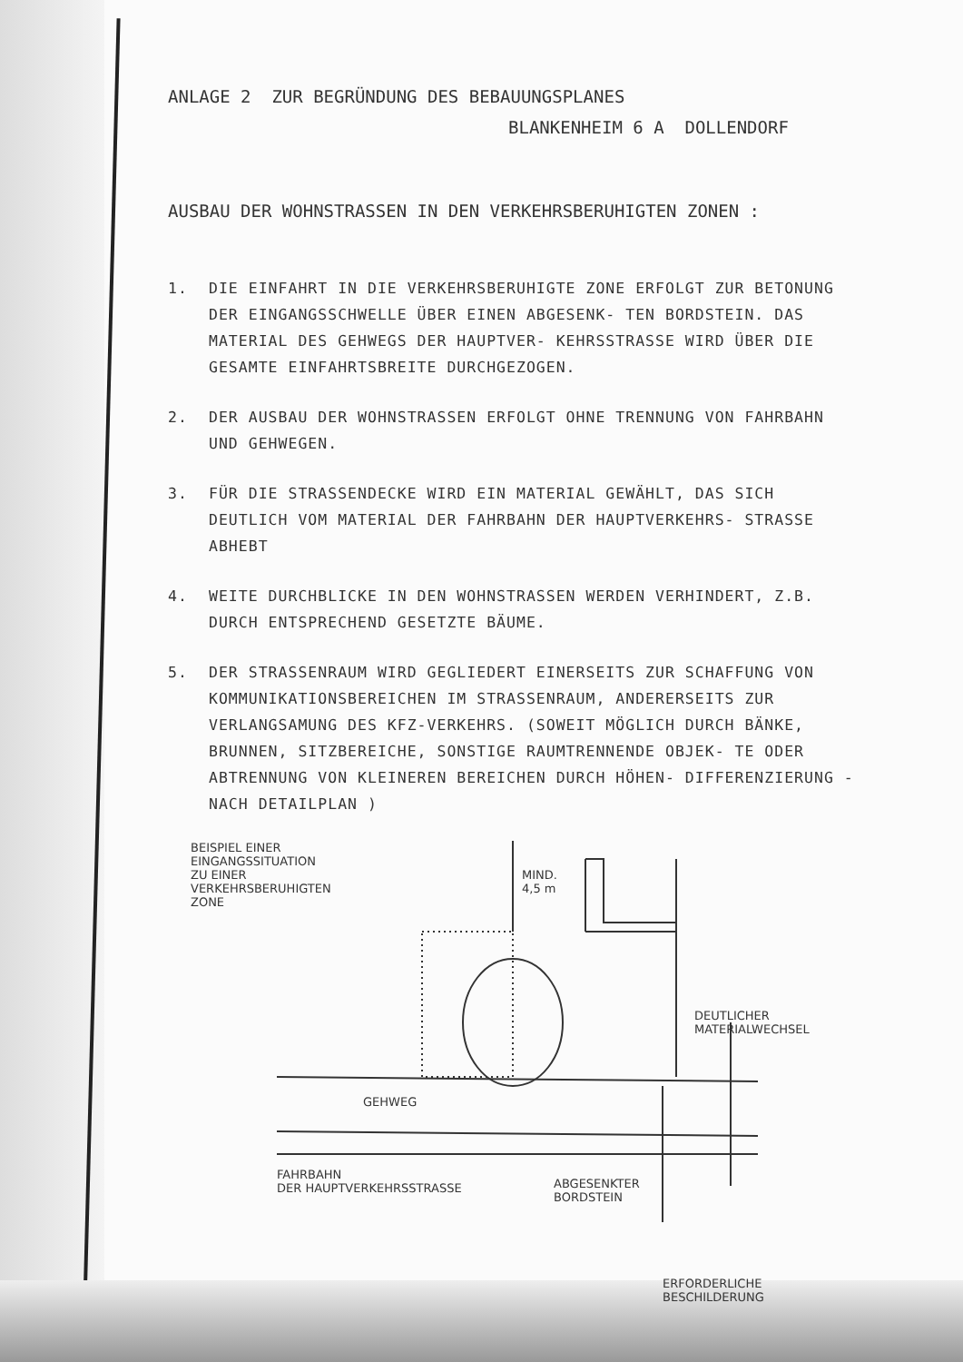ANLAGE 2 ZUR BEGRÜNDUNG DES BEBAUUNGSPLANES
BLANKENHEIM 6 A DOLLENDORF
AUSBAU DER WOHNSTRASSEN IN DEN VERKEHRSBERUHIGTEN ZONEN :
1. DIE EINFAHRT IN DIE VERKEHRSBERUHIGTE ZONE ERFOLGT ZUR BETONUNG DER EINGANGSSCHWELLE ÜBER EINEN ABGESENK- TEN BORDSTEIN. DAS MATERIAL DES GEHWEGS DER HAUPTVER- KEHRSSTRASSE WIRD ÜBER DIE GESAMTE EINFAHRTSBREITE DURCHGEZOGEN.
2. DER AUSBAU DER WOHNSTRASSEN ERFOLGT OHNE TRENNUNG VON FAHRBAHN UND GEHWEGEN.
3. FÜR DIE STRASSENDECKE WIRD EIN MATERIAL GEWÄHLT, DAS SICH DEUTLICH VOM MATERIAL DER FAHRBAHN DER HAUPTVERKEHRS- STRASSE ABHEBT
4. WEITE DURCHBLICKE IN DEN WOHNSTRASSEN WERDEN VERHINDERT, Z.B. DURCH ENTSPRECHEND GESETZTE BÄUME.
5. DER STRASSENRAUM WIRD GEGLIEDERT EINERSEITS ZUR SCHAFFUNG VON KOMMUNIKATIONSBEREICHEN IM STRASSENRAUM, ANDERERSEITS ZUR VERLANGSAMUNG DES KFZ-VERKEHRS. (SOWEIT MÖGLICH DURCH BÄNKE, BRUNNEN, SITZBEREICHE, SONSTIGE RAUMTRENNENDE OBJEK- TE ODER ABTRENNUNG VON KLEINEREN BEREICHEN DURCH HÖHEN- DIFFERENZIERUNG - NACH DETAILPLAN )
BEISPIEL EINER
EINGANGSSITUATION
ZU EINER
VERKEHRSBERUHIGTEN
ZONE
MIND.
4,5 m
DEUTLICHER
MATERIALWECHSEL
GEHWEG
FAHRBAHN
DER HAUPTVERKEHRSSTRASSE
ABGESENKTER
BORDSTEIN
ERFORDERLICHE
BESCHILDERUNG